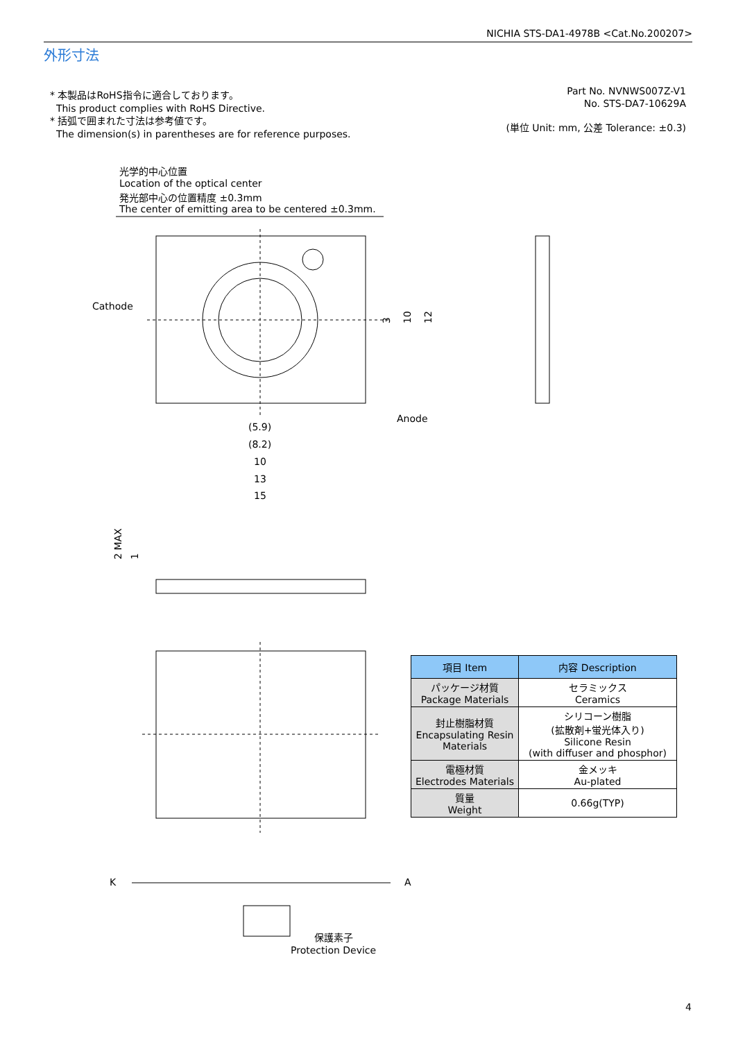NICHIA STS-DA1-4978B <Cat.No.200207>
外形寸法
* 本製品はRoHS指令に適合しております。
This product complies with RoHS Directive.
* 括弧で囲まれた寸法は参考値です。
The dimension(s) in parentheses are for reference purposes.
Part No. NVNWS007Z-V1
No. STS-DA7-10629A
(単位 Unit: mm, 公差 Tolerance: ±0.3)
光学的中心位置
Location of the optical center
発光部中心の位置精度 ±0.3mm
The center of emitting area to be centered ±0.3mm.
Cathode
Anode
(5.9)
(8.2)
10
13
15
3
10
12
2 MAX
1
K
A
保護素子
Protection Device
| 項目 Item | 内容 Description |
| --- | --- |
| パッケージ材質 Package Materials | セラミックス Ceramics |
| 封止樹脂材質 Encapsulating Resin Materials | シリコーン樹脂 (拡散剤+蛍光体入り) Silicone Resin (with diffuser and phosphor) |
| 電極材質 Electrodes Materials | 金メッキ Au-plated |
| 質量 Weight | 0.66g(TYP) |
4